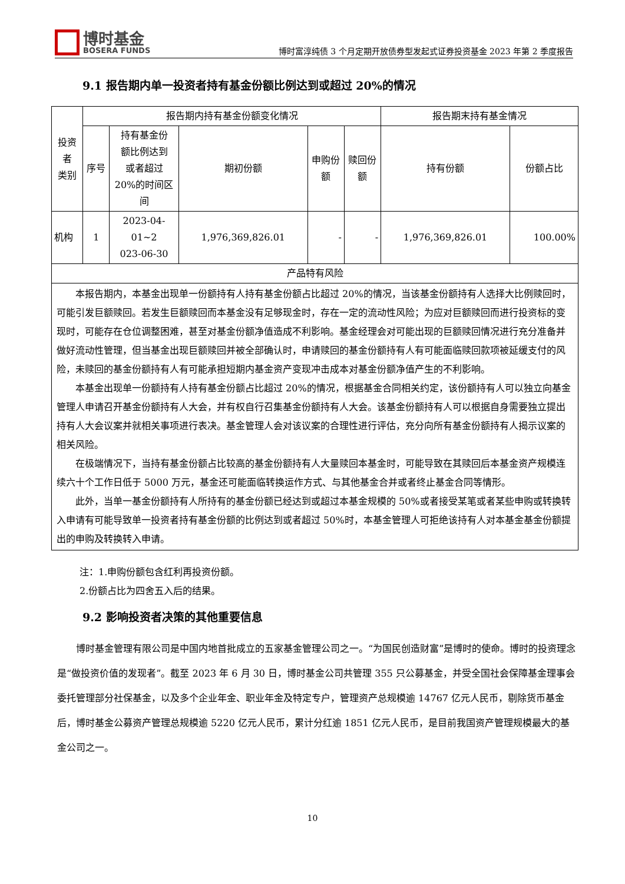博时基金
BOSERA FUNDS
博时富淳纯债 3 个月定期开放债券型发起式证券投资基金 2023 年第 2 季度报告
9.1 报告期内单一投资者持有基金份额比例达到或超过 20%的情况
| 投资者 类别 | 报告期内持有基金份额变化情况 | | | | | 报告期末持有基金情况 | |
| --- | --- | --- | --- | --- | --- | --- | --- |
| | 序号 | 持有基金份 额比例达到 或者超过 20%的时间区 间 | 期初份额 | 申购份额 | 赎回份额 | 持有份额 | 份额占比 |
| 机构 | 1 | 2023-04-01~2 023-06-30 | 1,976,369,826.01 | - | - | 1,976,369,826.01 | 100.00% |
| 产品特有风险 | | | | | | | |
| 本报告期内，本基金出现单一份额持有人持有基金份额占比超过 20%的情况，当该基金份额持有人选择大比例赎回时，可能引发巨额赎回。若发生巨额赎回而本基金没有足够现金时，存在一定的流动性风险；为应对巨额赎回而进行投资标的变现时，可能存在仓位调整困难，甚至对基金份额净值造成不利影响。基金经理会对可能出现的巨额赎回情况进行充分准备并做好流动性管理，但当基金出现巨额赎回并被全部确认时，申请赎回的基金份额持有人有可能面临赎回款项被延缓支付的风险，未赎回的基金份额持有人有可能承担短期内基金资产变现冲击成本对基金份额净值产生的不利影响。 本基金出现单一份额持有人持有基金份额占比超过 20%的情况，根据基金合同相关约定，该份额持有人可以独立向基金管理人申请召开基金份额持有人大会，并有权自行召集基金份额持有人大会。该基金份额持有人可以根据自身需要独立提出持有人大会议案并就相关事项进行表决。基金管理人会对该议案的合理性进行评估，充分向所有基金份额持有人揭示议案的相关风险。 在极端情况下，当持有基金份额占比较高的基金份额持有人大量赎回本基金时，可能导致在其赎回后本基金资产规模连续六十个工作日低于 5000 万元，基金还可能面临转换运作方式、与其他基金合并或者终止基金合同等情形。 此外，当单一基金份额持有人所持有的基金份额已经达到或超过本基金规模的 50%或者接受某笔或者某些申购或转换转入申请有可能导致单一投资者持有基金份额的比例达到或者超过 50%时，本基金管理人可拒绝该持有人对本基金基金份额提出的申购及转换转入申请。 | | | | | | | |
注：1.申购份额包含红利再投资份额。
2.份额占比为四舍五入后的结果。
9.2 影响投资者决策的其他重要信息
博时基金管理有限公司是中国内地首批成立的五家基金管理公司之一。“为国民创造财富”是博时的使命。博时的投资理念是“做投资价值的发现者”。截至 2023 年 6 月 30 日，博时基金公司共管理 355 只公募基金，并受全国社会保障基金理事会委托管理部分社保基金，以及多个企业年金、职业年金及特定专户，管理资产总规模逾 14767 亿元人民币，剔除货币基金后，博时基金公募资产管理总规模逾 5220 亿元人民币，累计分红逾 1851 亿元人民币，是目前我国资产管理规模最大的基金公司之一。
10